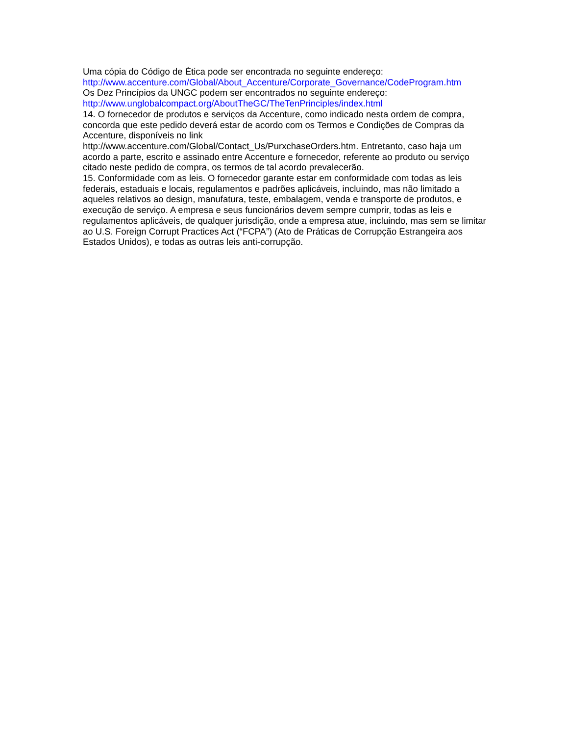Uma cópia do Código de Ética pode ser encontrada no seguinte endereço:
http://www.accenture.com/Global/About_Accenture/Corporate_Governance/CodeProgram.htm
Os Dez Princípios da UNGC podem ser encontrados no seguinte endereço:
http://www.unglobalcompact.org/AboutTheGC/TheTenPrinciples/index.html
14. O fornecedor de produtos e serviços da Accenture, como indicado nesta ordem de compra, concorda que este pedido deverá estar de acordo com os Termos e Condições de Compras da Accenture, disponíveis no link
http://www.accenture.com/Global/Contact_Us/PurxchaseOrders.htm. Entretanto, caso haja um acordo a parte, escrito e assinado entre Accenture e fornecedor, referente ao produto ou serviço citado neste pedido de compra, os termos de tal acordo prevalecerão.
15. Conformidade com as leis. O fornecedor garante estar em conformidade com todas as leis federais, estaduais e locais, regulamentos e padrões aplicáveis, incluindo, mas não limitado a aqueles relativos ao design, manufatura, teste, embalagem, venda e transporte de produtos, e execução de serviço. A empresa e seus funcionários devem sempre cumprir, todas as leis e regulamentos aplicáveis, de qualquer jurisdição, onde a empresa atue, incluindo, mas sem se limitar ao U.S. Foreign Corrupt Practices Act (“FCPA”) (Ato de Práticas de Corrupção Estrangeira aos Estados Unidos), e todas as outras leis anti-corrupção.